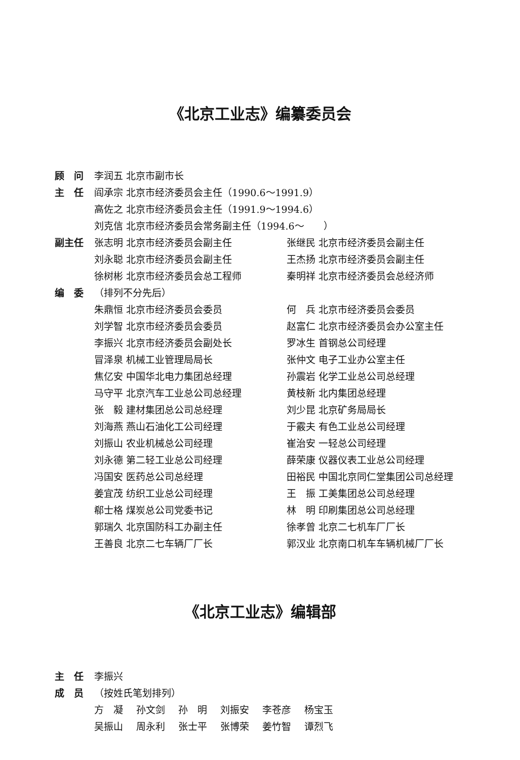《北京工业志》编纂委员会
顾　问 李润五 北京市副市长
主　任 阎承宗 北京市经济委员会主任（1990.6～1991.9）
高佐之 北京市经济委员会主任（1991.9～1994.6）
刘克信 北京市经济委员会常务副主任（1994.6～　　）
副主任 张志明 北京市经济委员会副主任 张继民 北京市经济委员会副主任
刘永聪 北京市经济委员会副主任 王杰扬 北京市经济委员会副主任
徐树彬 北京市经济委员会总工程师 秦明祥 北京市经济委员会总经济师
编　委 （排列不分先后）
朱鼎恒 北京市经济委员会委员 何　兵 北京市经济委员会委员
刘学智 北京市经济委员会委员 赵富仁 北京市经济委员会办公室主任
李振兴 北京市经济委员会副处长 罗冰生 首钢总公司经理
冒泽泉 机械工业管理局局长 张仲文 电子工业办公室主任
焦亿安 中国华北电力集团总经理 孙震岩 化学工业总公司总经理
马守平 北京汽车工业总公司总经理 黄枝新 北内集团总经理
张　毅 建材集团总公司总经理 刘少昆 北京矿务局局长
刘海燕 燕山石油化工公司经理 于霰夫 有色工业总公司经理
刘振山 农业机械总公司经理 崔治安 一轻总公司经理
刘永德 第二轻工业总公司经理 薛荣康 仪器仪表工业总公司经理
冯国安 医药总公司总经理 田裕民 中国北京同仁堂集团公司总经理
姜宜茂 纺织工业总公司经理 王　振 工美集团总公司总经理
郗士格 煤炭总公司党委书记 林　明 印刷集团总公司总经理
郭瑞久 北京国防科工办副主任 徐孝曾 北京二七机车厂厂长
王善良 北京二七车辆厂厂长 郭汉业 北京南口机车车辆机械厂厂长
《北京工业志》编辑部
主　任 李振兴
成　员 （按姓氏笔划排列）
方　凝 孙文剑 孙　明 刘振安 李苍彦 杨宝玉
吴振山 周永利 张士平 张博荣 姜竹智 谭烈飞